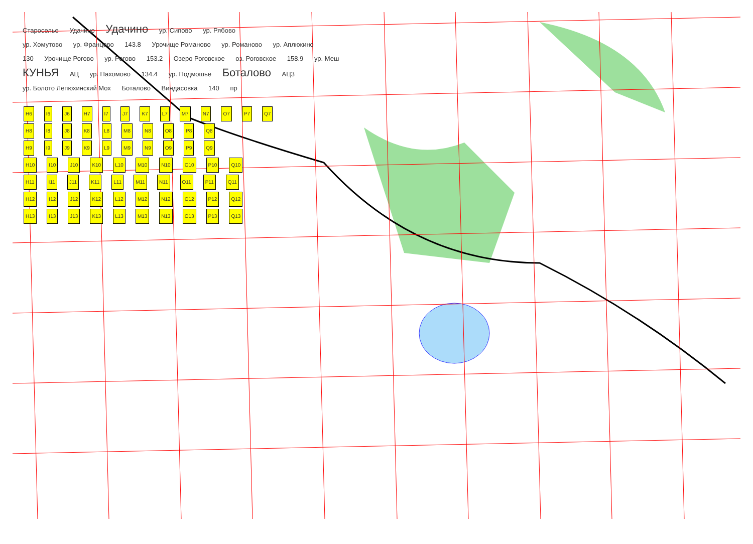Староселье Удачино Удачино ур. Сипово ур. Рябово
ур. Хомутово ур. Францево 143.8 Урочище Романово ур. Романово ур. Аплюкино
130 Урочище Рогово ур. Рогово 153.2 Озеро Роговское оз. Роговское 158.9 ур. Меш
КУНЬЯ АЦ ур. Пахомово 134.4 ур. Подмошье Боталово АЦ3
ур. Болото Лепюхинский Мох Боталово Виндасовка 140 пр
H6 I6 J6 H7 I7 J7 K7 L7 M7 N7 O7 P7 Q7
H8 I8 J8 K8 L8 M8 N8 O8 P8 Q8
H9 I9 J9 K9 L9 M9 N9 O9 P9 Q9
H10 I10 J10 K10 L10 M10 N10 O10 P10 Q10
H11 I11 J11 K11 L11 M11 N11 O11 P11 Q11
H12 I12 J12 K12 L12 M12 N12 O12 P12 Q12
H13 I13 J13 K13 L13 M13 N13 O13 P13 Q13